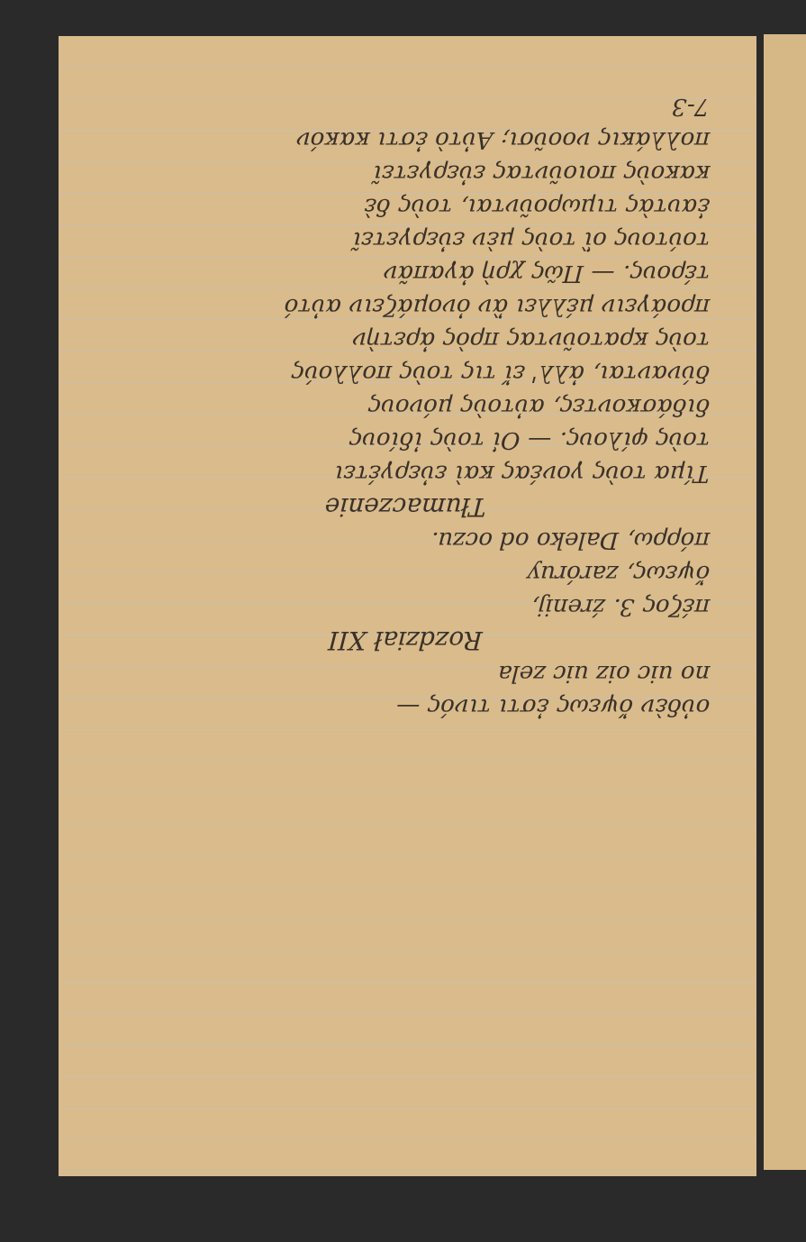οὐδὲν ὄψεως ἐστι τινός —
no uic oiz uic zela
Rozdział XII
πέζος 3. źrenij,
ὄψεως, zaróruy
πόρρω, Daleko od oczu.
Tłumaczenie
Τίμα τοὺς γονέας καὶ εὐεργέτει
τοὺς φίλους. — Οἱ τοὺς ἰδίους
διδάσκοντες, αὐτοὺς μόνους
δύνανται, ἀλλ' εἴ τις τοὺς πολλούς
τοὺς κρατοῦντας πρὸς ἀρετὴν
προάγειν μέλλει ἂν ὀνομάζειν αὐτό
τέρους. — Πῶς χρὴ ἀγαπᾶν
τούτους οἳ τοὺς μὲν εὐεργετεῖ
ἑαυτὰς τιμωροῦνται, τοὺς δὲ
κακοὺς ποιοῦντας εὐεργετεῖ
πολλάκις νοοῦσι; Αὐτὸ ἐστι κακόν
7-3